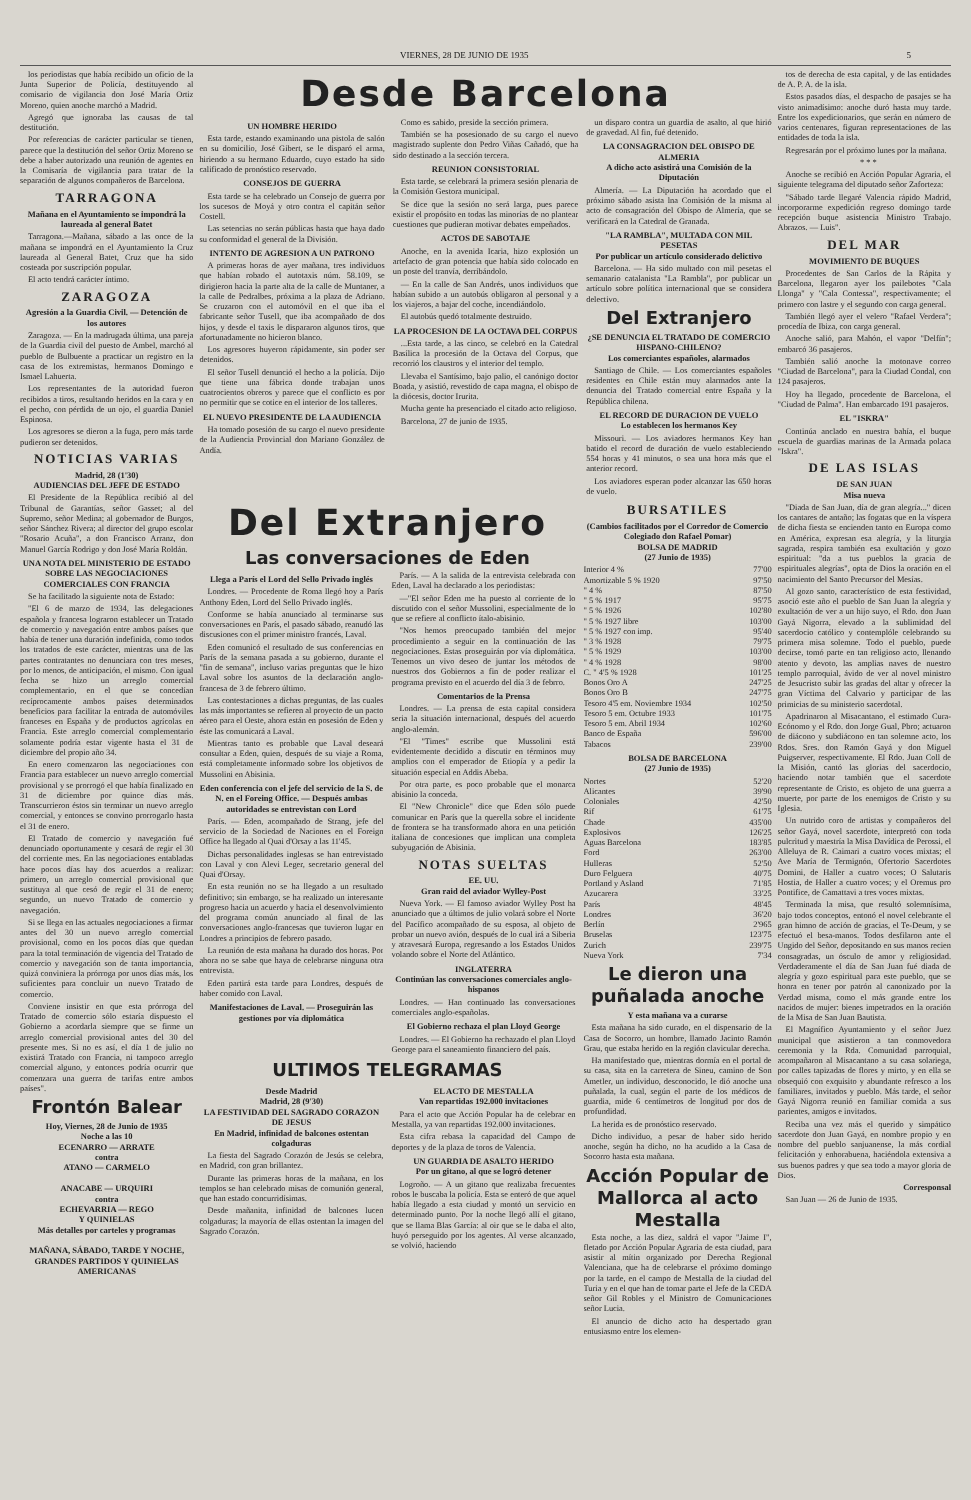VIERNES, 28 DE JUNIO DE 1935 5
los periodistas que había recibido un oficio de la Junta Superior de Policía, destituyendo al comisario de vigilancia don José María Ortiz Moreno, quien anoche marchó a Madrid.
Agregó que ignoraba las causas de tal destitución.
Por referencias de carácter particular se tienen, parece que la destitución del señor Ortiz Moreno se debe a haber autorizado una reunión de agentes en la Comisaría de vigilancia para tratar de la separación de algunos compañeros de Barcelona.
TARRAGONA
Mañana en el Ayuntamiento se impondrá la laureada al general Batet
Tarragona.—Mañana, sábado a las once de la mañana se impondrá en el Ayuntamiento la Cruz laureada al General Batet, Cruz que ha sido costeada por suscripción popular.
El acto tendrá carácter íntimo.
ZARAGOZA
Agresión a la Guardia Civil. — Detención de los autores
Zaragoza. — En la madrugada última, una pareja de la Guardia civil del puesto de Ambel, marchó al pueblo de Bulbuente a practicar un registro en la casa de los extremistas, hermanos Domingo e Ismael Lahuerta.
Los representantes de la autoridad fueron recibidos a tiros, resultando heridos en la cara y en el pecho, con pérdida de un ojo, el guardia Daniel Espinosa.
Los agresores se dieron a la fuga, pero más tarde pudieron ser detenidos.
NOTICIAS VARIAS
Madrid, 28 (1'30)
AUDIENCIAS DEL JEFE DE ESTADO
El Presidente de la República recibió al del Tribunal de Garantías, señor Gasset; al del Supremo, señor Medina; al gobernador de Burgos, señor Sánchez Rivera; al director del grupo escolar "Rosario Acuña", a don Francisco Arranz, don Manuel García Rodrigo y don José María Roldán.
UNA NOTA DEL MINISTERIO DE ESTADO SOBRE LAS NEGOCIACIONES COMERCIALES CON FRANCIA
Se ha facilitado la siguiente nota de Estado:
"El 6 de marzo de 1934, las delegaciones española y francesa lograron establecer un Tratado de comercio y navegación entre ambos países que había de tener una duración indefinida, como todos los tratados de este carácter, mientras una de las partes contratantes no denunciara con tres meses, por lo menos, de anticipación, el mismo. Con igual fecha se hizo un arreglo comercial complementario, en el que se concedían recíprocamente ambos países determinados beneficios para facilitar la entrada de automóviles franceses en España y de productos agrícolas en Francia. Este arreglo comercial complementario solamente podría estar vigente hasta el 31 de diciembre del propio año 34.
En enero comenzaron las negociaciones con Francia para establecer un nuevo arreglo comercial provisional y se prorrogó el que había finalizado en 31 de diciembre por quince días más. Transcurrieron éstos sin terminar un nuevo arreglo comercial, y entonces se convino prorrogarlo hasta el 31 de enero.
El Tratado de comercio y navegación fué denunciado oportunamente y cesará de regir el 30 del corriente mes. En las negociaciones entabladas hace pocos días hay dos acuerdos a realizar: primero, un arreglo comercial provisional que sustituya al que cesó de regir el 31 de enero; segundo, un nuevo Tratado de comercio y navegación.
Si se llega en las actuales negociaciones a firmar antes del 30 un nuevo arreglo comercial provisional, como en los pocos días que quedan para la total terminación de vigencia del Tratado de comercio y navegación son de tanta importancia, quizá conviniera la prórroga por unos días más, los suficientes para concluir un nuevo Tratado de comercio.
Conviene insistir en que esta prórroga del Tratado de comercio sólo estaría dispuesto el Gobierno a acordarla siempre que se firme un arreglo comercial provisional antes del 30 del presente mes. Si no es así, el día 1 de julio no existirá Tratado con Francia, ni tampoco arreglo comercial alguno, y entonces podría ocurrir que comenzara una guerra de tarifas entre ambos países".
Frontón Balear
Hoy, Viernes, 28 de Junio de 1935
Noche a las 10
ECENARRO — ARRATE
contra
ATANO — CARMELO
ANACABE — URQUIRI
contra
ECHEVARRIA — REGO
Y QUINIELAS
Más detalles por carteles y programas
MAÑANA, SÁBADO, TARDE Y NOCHE, GRANDES PARTIDOS Y QUINIELAS AMERICANAS
Desde Barcelona
UN HOMBRE HERIDO
Esta tarde, estando examinando una pistola de salón en su domicilio, José Gibert, se le disparó el arma, hiriendo a su hermano Eduardo, cuyo estado ha sido calificado de pronóstico reservado.
CONSEJOS DE GUERRA
Esta tarde se ha celebrado un Consejo de guerra por los sucesos de Moyá y otro contra el capitán señor Costell.
Las setencias no serán públicas hasta que haya dado su conformidad el general de la División.
INTENTO DE AGRESION A UN PATRONO
A primeras horas de ayer mañana, tres individuos que habían robado el autotaxis núm. 58.109, se dirigieron hacia la parte alta de la calle de Muntaner, a la calle de Pedralbes, próxima a la plaza de Adriano. Se cruzaron con el automóvil en el que iba el fabricante señor Tusell, que iba acompañado de dos hijos, y desde el taxis le dispararon algunos tiros, que afortunadamente no hicieron blanco.
Los agresores huyeron rápidamente, sin poder ser detenidos.
El señor Tusell denunció el hecho a la policía. Dijo que tiene una fábrica donde trabajan unos cuatrocientos obreros y parece que el conflicto es por no permitir que se cotice en el interior de los talleres.
EL NUEVO PRESIDENTE DE LA AUDIENCIA
Ha tomado posesión de su cargo el nuevo presidente de la Audiencia Provincial don Mariano González de Andía.
Como es sabido, preside la sección primera.
También se ha posesionado de su cargo el nuevo magistrado suplente don Pedro Viñas Cañadó, que ha sido destinado a la sección tercera.
REUNION CONSISTORIAL
Esta tarde, se celebrará la primera sesión plenaria de la Comisión Gestora municipal.
Se dice que la sesión no será larga, pues parece existir el propósito en todas las minorías de no plantear cuestiones que pudieran motivar debates empeñados.
ACTOS DE SABOTAJE
Anoche, en la avenida Icaria, hizo explosión un artefacto de gran potencia que había sido colocado en un poste del tranvía, derribándolo.
— En la calle de San Andrés, unos individuos que habían subido a un autobús obligaron al personal y a los viajeros, a bajar del coche, incendiándolo.
El autobús quedó totalmente destruido.
LA PROCESION DE LA OCTAVA DEL CORPUS
...Esta tarde, a las cinco, se celebró en la Catedral Basílica la procesión de la Octava del Corpus, que recorrió los claustros y el interior del templo.
Llevaba el Santísimo, bajo palio, el canónigo doctor Boada, y asistió, revestido de capa magna, el obispo de la diócesis, doctor Irurita.
Mucha gente ha presenciado el citado acto religioso.
Barcelona, 27 de junio de 1935.
un disparo contra un guardia de asalto, al que hirió de gravedad. Al fin, fué detenido.
LA CONSAGRACION DEL OBISPO DE ALMERIA
A dicho acto asistirá una Comisión de la Diputación
Almería. — La Diputación ha acordado que el próximo sábado asista lna Comisión de la misma al acto de consagración del Obispo de Almería, que se verificará en la Catedral de Granada.
"LA RAMBLA", MULTADA CON MIL PESETAS
Por publicar un artículo considerado delictivo
Barcelona. — Ha sido multado con mil pesetas el semanario catalanista "La Rambla", por publicar un artículo sobre política internacional que se considera delectivo.
Del Extranjero
¿SE DENUNCIA EL TRATADO DE COMERCIO HISPANO-CHILENO?
Los comerciantes españoles, alarmados
Santiago de Chile. — Los comerciantes españoles residentes en Chile están muy alarmados ante la denuncia del Tratado comercial entre España y la República chilena.
EL RECORD DE DURACION DE VUELO
Lo establecen los hermanos Key
Missouri. — Los aviadores hermanos Key han batido el record de duración de vuelo estableciendo 554 horas y 41 minutos, o sea una hora más que el anterior record.
Los aviadores esperan poder alcanzar las 650 horas de vuelo.
Del Extranjero
Las conversaciones de Eden
Llega a París el Lord del Sello Privado inglés
Londres. — Procedente de Roma llegó hoy a París Anthony Eden, Lord del Sello Privado inglés.
Conforme se había anunciado al terminarse sus conversaciones en París, el pasado sábado, reanudó las discusiones con el primer ministro francés, Laval.
Eden comunicó el resultado de sus conferencias en París de la semana pasada a su gobierno, durante el "fin de semana", incluso varias preguntas que le hizo Laval sobre los asuntos de la declaración anglo-francesa de 3 de febrero último.
Las contestaciones a dichas preguntas, de las cuales las más importantes se refieren al proyecto de un pacto aéreo para el Oeste, ahora están en posesión de Eden y éste las comunicará a Laval.
Mientras tanto es probable que Laval deseará consultar a Eden, quien, después de su viaje a Roma, está completamente informado sobre los objetivos de Mussolini en Abisinia.
Eden conferencia con el jefe del servicio de la S. de N. en el Foreing Office. — Después ambas autoridades se entrevistan con Lord
París. — Eden, acompañado de Strang, jefe del servicio de la Sociedad de Naciones en el Foreign Office ha llegado al Quai d'Orsay a las 11'45.
Dichas personalidades inglesas se han entrevistado con Laval y con Alevi Leger, secretario general del Quai d'Orsay.
En esta reunión no se ha llegado a un resultado definitivo; sin embargo, se ha realizado un interesante progreso hacia un acuerdo y hacia el desenvolvimiento del programa común anunciado al final de las conversaciones anglo-francesas que tuvieron lugar en Londres a principios de febrero pasado.
La reunión de esta mañana ha durado dos horas. Por ahora no se sabe que haya de celebrarse ninguna otra entrevista.
Eden partirá esta tarde para Londres, después de haber comido con Laval.
Manifestaciones de Laval. — Proseguirán las gestiones por vía diplomática
París. — A la salida de la entrevista celebrada con Eden, Laval ha declarado a los periodistas:
—"El señor Eden me ha puesto al corriente de lo discutido con el señor Mussolini, especialmente de lo que se refiere al conflicto ítalo-abisinio.
"Nos hemos preocupado también del mejor procedimiento a seguir en la continuación de las negociaciones. Estas proseguirán por vía diplomática. Tenemos un vivo deseo de juntar los métodos de nuestros dos Gobiernos a fin de poder realizar el programa previsto en el acuerdo del día 3 de febrro.
Comentarios de la Prensa
Londres. — La prensa de esta capital considera seria la situación internacional, después del acuerdo anglo-alemán.
"El "Times" escribe que Mussolini está evidentemente decidido a discutir en términos muy amplios con el emperador de Etiopía y a pedir la situación especial en Addis Abeba.
Por otra parte, es poco probable que el monarca abisinio la conceda.
El "New Chronicle" dice que Eden sólo puede comunicar en París que la querella sobre el incidente de frontera se ha transformado ahora en una petición italiana de concesiones que implican una completa subyugación de Abisinia.
NOTAS SUELTAS
EE. UU.
Gran raid del aviador Wylley-Post
Nueva York. — El famoso aviador Wylley Post ha anunciado que a últimos de julio volará sobre el Norte del Pacífico acompañado de su esposa, al objeto de probar un nuevo avión, después de lo cual irá a Siberia y atravesará Europa, regresando a los Estados Unidos volando sobre el Norte del Atlántico.
INGLATERRA
Continúan las conversaciones comerciales anglo-hispanos
Londres. — Han continuado las conversaciones comerciales anglo-españolas.
El Gobierno rechaza el plan Lloyd George
Londres. — El Gobierno ha rechazado el plan Lloyd George para el saneamiento financiero del país.
ULTIMOS TELEGRAMAS
Desde Madrid
Madrid, 28 (9'30)
LA FESTIVIDAD DEL SAGRADO CORAZON DE JESUS
En Madrid, infinidad de balcones ostentan colgaduras
La fiesta del Sagrado Corazón de Jesús se celebra, en Madrid, con gran brillantez.
Durante las primeras horas de la mañana, en los templos se han celebrado misas de comunión general, que han estado concurridísimas.
Desde mañanita, infinidad de balcones lucen colgaduras; la mayoría de ellas ostentan la imagen del Sagrado Corazón.
EL ACTO DE MESTALLA
Van repartidas 192.000 invitaciones
Para el acto que Acción Popular ha de celebrar en Mestalla, ya van repartidas 192.000 invitaciones.
Esta cifra rebasa la capacidad del Campo de deportes y de la plaza de toros de Valencia.
UN GUARDIA DE ASALTO HERIDO
Por un gitano, al que se logró detener
Logroño. — A un gitano que realizaba frecuentes robos le buscaba la policía. Esta se enteró de que aquel había llegado a esta ciudad y montó un servicio en determinado punto. Por la noche llegó allí el gitano, que se llama Blas García: al oir que se le daba el alto, huyó perseguido por los agentes. Al verse alcanzado, se volvió, haciendo
BURSATILES
(Cambios facilitados por el Corredor de Comercio Colegiado don Rafael Pomar)
BOLSA DE MADRID
(27 Junio de 1935)
| Interior 4 % | 77'00 |
| Amortizable 5 % 1920 | 97'50 |
| " 4 % | 87'50 |
| " 5 % 1917 | 95'75 |
| " 5 % 1926 | 102'80 |
| " 5 % 1927 libre | 103'00 |
| " 5 % 1927 con imp. | 95'40 |
| " 3 % 1928 | 79'75 |
| " 5 % 1929 | 103'00 |
| " 4 % 1928 | 98'00 |
| C. " 4'5 % 1928 | 101'25 |
| Bonos Oro A | 247'25 |
| Bonos Oro B | 247'75 |
| Tesoro 4'5 em. Noviembre 1934 | 102'50 |
| Tesoro 5 em. Octubre 1933 | 101'75 |
| Tesoro 5 em. Abril 1934 | 102'60 |
| Banco de España | 596'00 |
| Tabacos | 239'00 |
BOLSA DE BARCELONA
(27 Junio de 1935)
| Nortes | 52'20 |
| Alicantes | 39'90 |
| Coloniales | 42'50 |
| Rif | 61'75 |
| Chade | 435'00 |
| Explosivos | 126'25 |
| Aguas Barcelona | 183'85 |
| Ford | 263'00 |
| Hulleras | 52'50 |
| Duro Felguera | 40'75 |
| Portland y Asland | 71'85 |
| Azucarera | 33'25 |
| París | 48'45 |
| Londres | 36'20 |
| Berlín | 2'965 |
| Bruselas | 123'75 |
| Zurich | 239'75 |
| Nueva York | 7'34 |
Le dieron una puñalada anoche
Y esta mañana va a curarse
Esta mañana ha sido curado, en el dispensario de la Casa de Socorro, un hombre, llamado Jacinto Ramón Grau, que estaba herido en la región clavicular derecha.
Ha manifestado que, mientras dormía en el portal de su casa, sita en la carretera de Sineu, camino de Son Ametler, un individuo, desconocido, le dió anoche una puñalada, la cual, según el parte de los médicos de guardia, mide 6 centímetros de longitud por dos de profundidad.
La herida es de pronóstico reservado.
Dicho individuo, a pesar de haber sido herido anoche, según ha dicho, no ha acudido a la Casa de Socorro hasta esta mañana.
Acción Popular de Mallorca al acto Mestalla
Esta noche, a las diez, saldrá el vapor "Jaime I", fletado por Acción Popular Agraria de esta ciudad, para asistir al mítin organizado por Derecha Regional Valenciana, que ha de celebrarse el próximo domingo por la tarde, en el campo de Mestalla de la ciudad del Turia y en el que han de tomar parte el Jefe de la CEDA señor Gil Robles y el Ministro de Comunicaciones señor Lucia.
El anuncio de dicho acto ha despertado gran entusiasmo entre los elemen-
tos de derecha de esta capital, y de las entidades de A. P. A. de la isla.
Estos pasados días, el despacho de pasajes se ha visto animadísimo: anoche duró hasta muy tarde. Entre los expedicionarios, que serán en número de varios centenares, figuran representaciones de las entidades de toda la isla.
Regresarán por el próximo lunes por la mañana.
* * *
Anoche se recibió en Acción Popular Agraria, el siguiente telegrama del diputado señor Zaforteza:
"Sábado tarde llegaré Valencia rápido Madrid, incorporarme expedición regreso domingo tarde recepción buque asistencia Ministro Trabajo. Abrazos. — Luis".
DEL MAR
MOVIMIENTO DE BUQUES
Procedentes de San Carlos de la Rápita y Barcelona, llegaron ayer los pailebotes "Cala Llonga" y "Cala Contessa", respectivamente; el primero con lastre y el segundo con carga general.
También llegó ayer el velero "Rafael Verdera"; procedía de Ibiza, con carga general.
Anoche salió, para Mahón, el vapor "Delfín"; embarcó 36 pasajeros.
También salió anoche la motonave correo "Ciudad de Barcelona", para la Ciudad Condal, con 124 pasajeros.
Hoy ha llegado, procedente de Barcelona, el "Ciudad de Palma". Han embarcado 191 pasajeros.
EL "ISKRA"
Continúa anclado en nuestra bahía, el buque escuela de guardias marinas de la Armada polaca "Iskra".
DE LAS ISLAS
DE SAN JUAN
Misa nueva
"Diada de San Juan, día de gran alegría..." dicen los cantares de antaño; las fogatas que en la víspera de dicha fiesta se encienden tanto en Europa como en América, expresan esa alegría, y la liturgia sagrada, respira también esa exultación y gozo espiritual: "da a tus pueblos la gracia de espirituales alegrías", opta de Dios la oración en el nacimiento del Santo Precursor del Mesías.
Al gozo santo, característico de esta festividad, asoció este año el pueblo de San Juan la alegría y exultación de ver a un hijo suyo, el Rdo. don Juan Gayá Nigorra, elevado a la sublimidad del sacerdocio católico y contemplóle celebrando su primera misa solemne. Todo el pueblo, puede decirse, tomó parte en tan religioso acto, llenando atento y devoto, las amplias naves de nuestro templo parroquial, ávido de ver al novel ministro de Jesucristo subir las gradas del altar y ofrecer la gran Víctima del Calvario y participar de las primicias de su ministerio sacerdotal.
Apadrinaron al Misacantano, el estimado Cura-Ecónomo y el Rdo. don Jorge Gual, Pbro; actuaron de diácono y subdiácono en tan solemne acto, los Rdos. Sres. don Ramón Gayá y don Miguel Puigserver, respectivamente. El Rdo. Juan Coll de la Misión, cantó las glorias del sacerdocio, haciendo notar también que el sacerdote representante de Cristo, es objeto de una guerra a muerte, por parte de los enemigos de Cristo y su Iglesia.
Un nutrido coro de artistas y compañeros del señor Gayá, novel sacerdote, interpretó con toda pulcritud y maestría la Misa Davídica de Perossi, el Alleluya de R. Caimari a cuatro voces mixtas; el Ave María de Termignón, Ofertorio Sacerdotes Domini, de Haller a cuatro voces; O Salutaris Hostia, de Haller a cuatro voces; y el Oremus pro Pontifice, de Camattavi a tres voces mixtas.
Terminada la misa, que resultó solemnísima, bajo todos conceptos, entonó el novel celebrante el gran himno de acción de gracias, el Te-Deum, y se efectuó el besa-manos. Todos desfilaron ante el Ungido del Señor, depositando en sus manos recien consagradas, un ósculo de amor y religiosidad. Verdaderamente el día de San Juan fué diada de alegría y gozo espiritual para este pueblo, que se honra en tener por patrón al canonizado por la Verdad misma, como el más grande entre los nacidos de mujer: bienes impetrados en la oración de la Misa de San Juan Bautista.
El Magnífico Ayuntamiento y el señor Juez municipal que asistieron a tan conmovedora ceremonia y la Rda. Comunidad parroquial, acompañaron al Misacantano a su casa solariega, por calles tapizadas de flores y mirto, y en ella se obsequió con exquisito y abundante refresco a los familiares, invitados y pueblo. Más tarde, el señor Gayá Nigorra reunió en familiar comida a sus parientes, amigos e invitados.
Reciba una vez más el querido y simpático sacerdote don Juan Gayá, en nombre propio y en nombre del pueblo sanjuanense, la más cordial felicitación y enhorabuena, haciéndola extensiva a sus buenos padres y que sea todo a mayor gloria de Dios.
Corresponsal
San Juan — 26 de Junio de 1935.